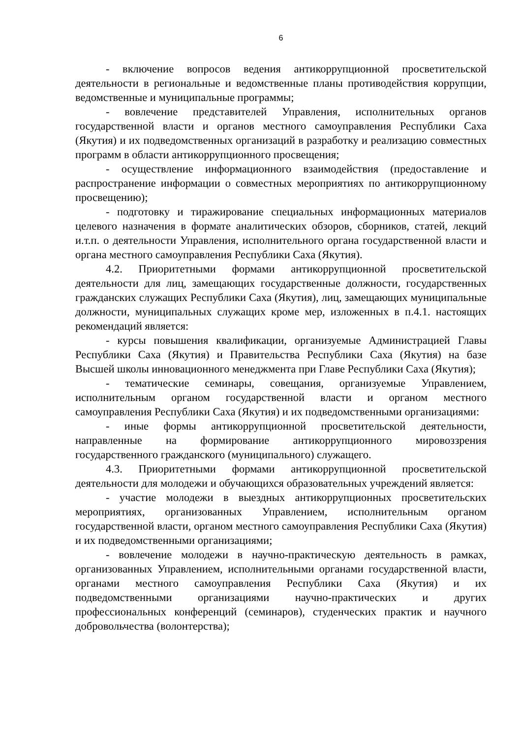6
- включение вопросов ведения антикоррупционной просветительской деятельности в региональные и ведомственные планы противодействия коррупции, ведомственные и муниципальные программы;
- вовлечение представителей Управления, исполнительных органов государственной власти и органов местного самоуправления Республики Саха (Якутия) и их подведомственных организаций в разработку и реализацию совместных программ в области антикоррупционного просвещения;
- осуществление информационного взаимодействия (предоставление и распространение информации о совместных мероприятиях по антикоррупционному просвещению);
- подготовку и тиражирование специальных информационных материалов целевого назначения в формате аналитических обзоров, сборников, статей, лекций и.т.п. о деятельности Управления, исполнительного органа государственной власти и органа местного самоуправления Республики Саха (Якутия).
4.2. Приоритетными формами антикоррупционной просветительской деятельности для лиц, замещающих государственные должности, государственных гражданских служащих Республики Саха (Якутия), лиц, замещающих муниципальные должности, муниципальных служащих кроме мер, изложенных в п.4.1. настоящих рекомендаций является:
- курсы повышения квалификации, организуемые Администрацией Главы Республики Саха (Якутия) и Правительства Республики Саха (Якутия) на базе Высшей школы инновационного менеджмента при Главе Республики Саха (Якутия);
- тематические семинары, совещания, организуемые Управлением, исполнительным органом государственной власти и органом местного самоуправления Республики Саха (Якутия) и их подведомственными организациями:
- иные формы антикоррупционной просветительской деятельности, направленные на формирование антикоррупционного мировоззрения государственного гражданского (муниципального) служащего.
4.3. Приоритетными формами антикоррупционной просветительской деятельности для молодежи и обучающихся образовательных учреждений является:
- участие молодежи в выездных антикоррупционных просветительских мероприятиях, организованных Управлением, исполнительным органом государственной власти, органом местного самоуправления Республики Саха (Якутия) и их подведомственными организациями;
- вовлечение молодежи в научно-практическую деятельность в рамках, организованных Управлением, исполнительными органами государственной власти, органами местного самоуправления Республики Саха (Якутия) и их подведомственными организациями научно-практических и других профессиональных конференций (семинаров), студенческих практик и научного добровольчества (волонтерства);